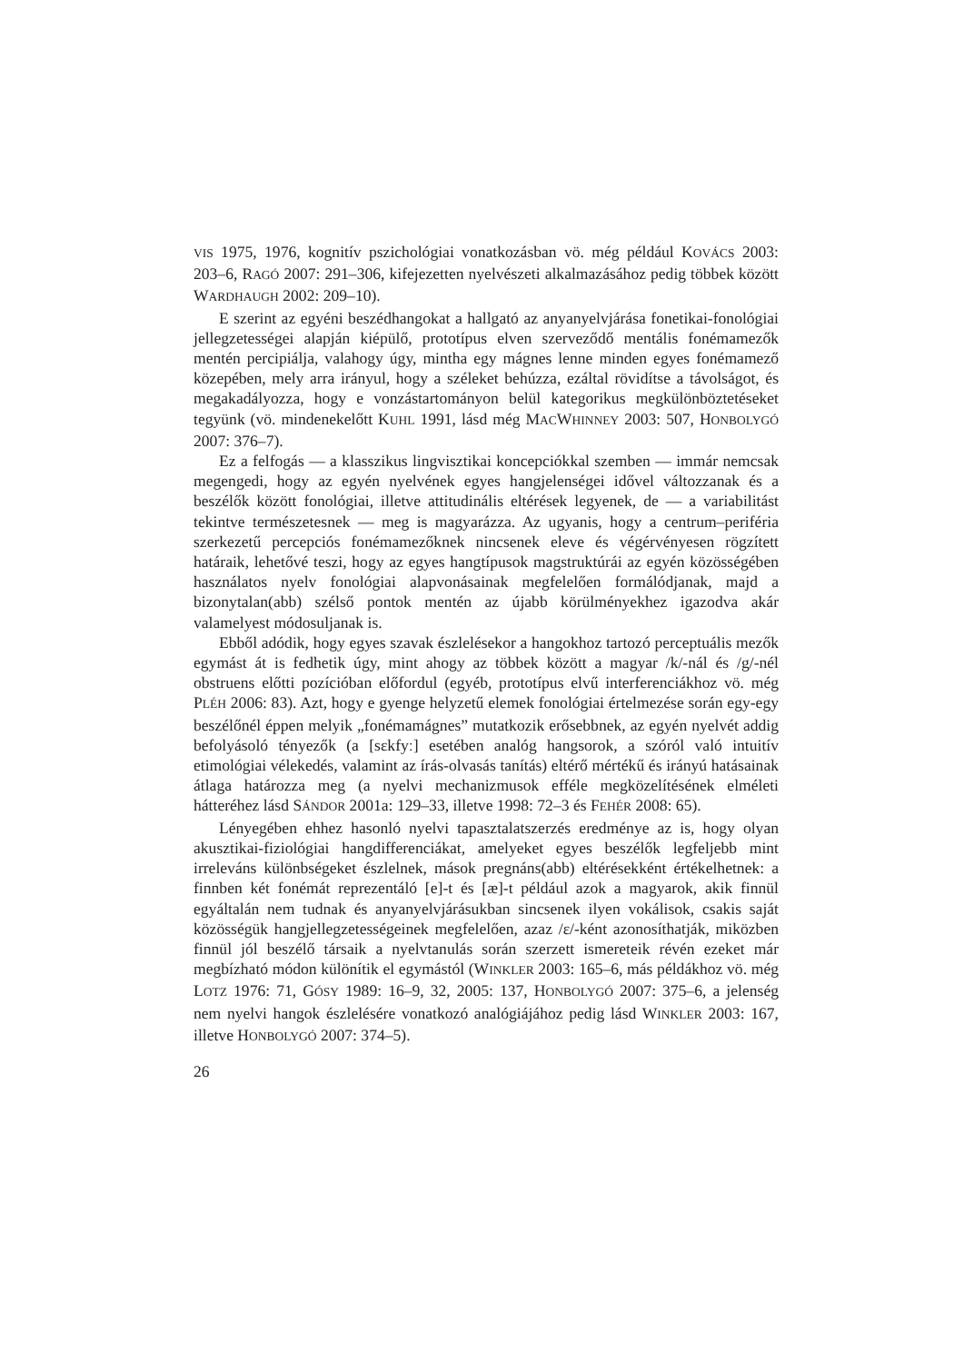VIS 1975, 1976, kognitív pszichológiai vonatkozásban vö. még például KOVÁCS 2003: 203–6, RAGÓ 2007: 291–306, kifejezetten nyelvészeti alkalmazásához pedig többek között WARDHAUGH 2002: 209–10).
E szerint az egyéni beszédhangokat a hallgató az anyanyelvjárása fonetikai-fonológiai jellegzetességei alapján kiépülő, prototípus elven szerveződő mentális fonémamezők mentén percipiálja, valahogy úgy, mintha egy mágnes lenne minden egyes fonémamező közepében, mely arra irányul, hogy a széleket behúzza, ezáltal rövidítse a távolságot, és megakadályozza, hogy e vonzástartományon belül kategorikus megkülönböztetéseket tegyünk (vö. mindenekelőtt KUHL 1991, lásd még MACWHINNEY 2003: 507, HONBOLYGÓ 2007: 376–7).
Ez a felfogás — a klasszikus lingvisztikai koncepciókkal szemben — immár nemcsak megengedi, hogy az egyén nyelvének egyes hangjelenségei idővel változzanak és a beszélők között fonológiai, illetve attitudinális eltérések legyenek, de — a variabilitást tekintve természetesnek — meg is magyarázza. Az ugyanis, hogy a centrum–periféria szerkezetű percepciós fonémamezőknek nincsenek eleve és végérvényesen rögzített határaik, lehetővé teszi, hogy az egyes hangtípusok magstruktúrái az egyén közösségében használatos nyelv fonológiai alapvonásainak megfelelően formálódjanak, majd a bizonytalan(abb) szélső pontok mentén az újabb körülményekhez igazodva akár valamelyest módosuljanak is.
Ebből adódik, hogy egyes szavak észlelésekor a hangokhoz tartozó perceptuális mezők egymást át is fedhetik úgy, mint ahogy az többek között a magyar /k/-nál és /g/-nél obstruens előtti pozícióban előfordul (egyéb, prototípus elvű interferenciákhoz vö. még PLÉH 2006: 83). Azt, hogy e gyenge helyzetű elemek fonológiai értelmezése során egy-egy beszélőnél éppen melyik „fonémamágnes” mutatkozik erősebbnek, az egyén nyelvét addig befolyásoló tényezők (a [sɛkfyː] esetében analóg hangsorok, a szóról való intuitív etimológiai vélekedés, valamint az írás-olvasás tanítás) eltérő mértékű és irányú hatásainak átlaga határozza meg (a nyelvi mechanizmusok efféle megközelítésének elméleti hátteréhez lásd SÁNDOR 2001a: 129–33, illetve 1998: 72–3 és FEHÉR 2008: 65).
Lényegében ehhez hasonló nyelvi tapasztalatszerzés eredménye az is, hogy olyan akusztikai-fiziológiai hangdifferenciákat, amelyeket egyes beszélők legfeljebb mint irreleváns különbségeket észlelnek, mások pregnáns(abb) eltérésekként értékelhetnek: a finnben két fonémát reprezentáló [e]-t és [æ]-t például azok a magyarok, akik finnül egyáltalán nem tudnak és anyanyelvjárásukban sincsenek ilyen vokálisok, csakis saját közösségük hangjellegzetességeinek megfelelően, azaz /ɛ/-ként azonosíthatják, miközben finnül jól beszélő társaik a nyelvtanulás során szerzett ismereteik révén ezeket már megbízható módon különítik el egymástól (WINKLER 2003: 165–6, más példákhoz vö. még LOTZ 1976: 71, GÓSY 1989: 16–9, 32, 2005: 137, HONBOLYGÓ 2007: 375–6, a jelenség nem nyelvi hangok észlelésére vonatkozó analógiájához pedig lásd WINKLER 2003: 167, illetve HONBOLYGÓ 2007: 374–5).
26